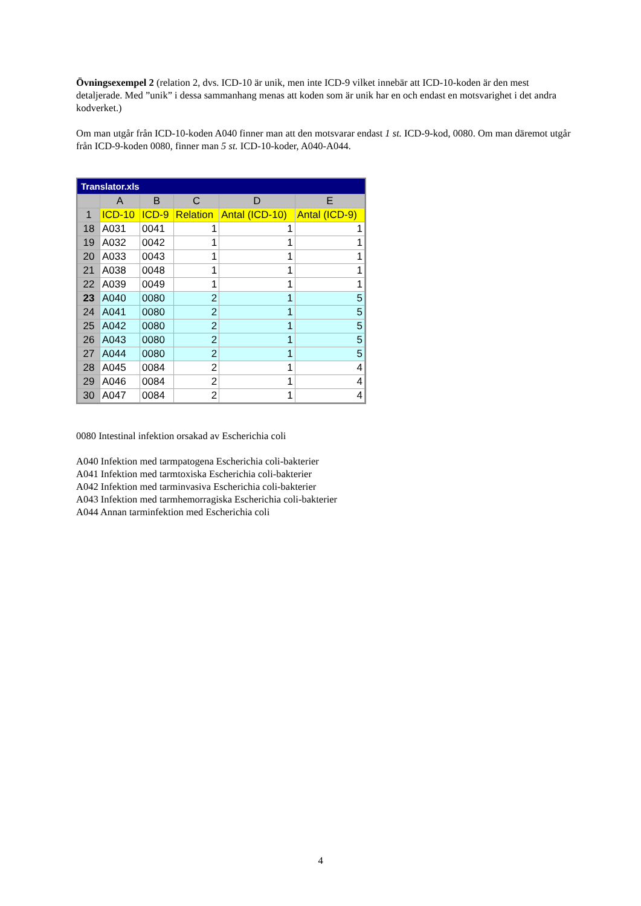Övningsexempel 2 (relation 2, dvs. ICD-10 är unik, men inte ICD-9 vilket innebär att ICD-10-koden är den mest detaljerade. Med ”unik” i dessa sammanhang menas att koden som är unik har en och endast en motsvarighet i det andra kodverket.)
Om man utgår från ICD-10-koden A040 finner man att den motsvarar endast 1 st. ICD-9-kod, 0080. Om man däremot utgår från ICD-9-koden 0080, finner man 5 st. ICD-10-koder, A040-A044.
Translator.xls
| | A | B | C | D | E |
| --- | --- | --- | --- | --- | --- |
| 1 | ICD-10 | ICD-9 | Relation | Antal (ICD-10) | Antal (ICD-9) |
| 18 | A031 | 0041 | 1 | 1 | 1 |
| 19 | A032 | 0042 | 1 | 1 | 1 |
| 20 | A033 | 0043 | 1 | 1 | 1 |
| 21 | A038 | 0048 | 1 | 1 | 1 |
| 22 | A039 | 0049 | 1 | 1 | 1 |
| 23 | A040 | 0080 | 2 | 1 | 5 |
| 24 | A041 | 0080 | 2 | 1 | 5 |
| 25 | A042 | 0080 | 2 | 1 | 5 |
| 26 | A043 | 0080 | 2 | 1 | 5 |
| 27 | A044 | 0080 | 2 | 1 | 5 |
| 28 | A045 | 0084 | 2 | 1 | 4 |
| 29 | A046 | 0084 | 2 | 1 | 4 |
| 30 | A047 | 0084 | 2 | 1 | 4 |
0080 Intestinal infektion orsakad av Escherichia coli
A040 Infektion med tarmpatogena Escherichia coli-bakterier
A041 Infektion med tarmtoxiska Escherichia coli-bakterier
A042 Infektion med tarminvasiva Escherichia coli-bakterier
A043 Infektion med tarmhemorragiska Escherichia coli-bakterier
A044 Annan tarminfektion med Escherichia coli
4